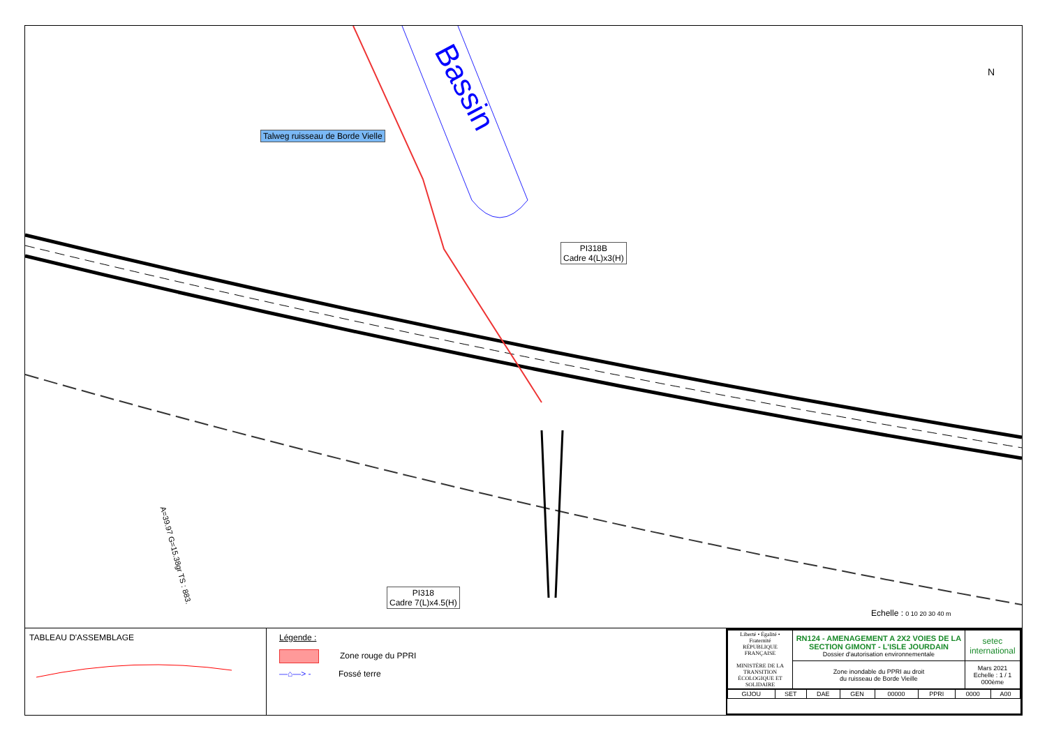Bassin
Talweg ruisseau de Borde Vielle
PI318B
Cadre 4(L)x3(H)
PI318
Cadre 7(L)x4.5(H)
N
Echelle : 0 10 20 30 40 m
A=39.97 G=15.38gr TS : 883.
TABLEAU D'ASSEMBLAGE Légende :
Zone rouge du PPRI
—⌂—> - Fossé terre
| Liberté • Égalité • Fraternité RÉPUBLIQUE FRANÇAISE MINISTÈRE DE LA TRANSITION ÉCOLOGIQUE ET SOLIDAIRE | RN124 - AMENAGEMENT A 2X2 VOIES DE LA SECTION GIMONT - L'ISLE JOURDAIN Dossier d'autorisation environnementale | setec international |
| | Zone inondable du PPRI au droit du ruisseau de Borde Vieille | Mars 2021 Echelle : 1 / 1 000ème |
| GIJOU | SET | DAE | GEN | 00000 | PPRI | 0000 | A00 |